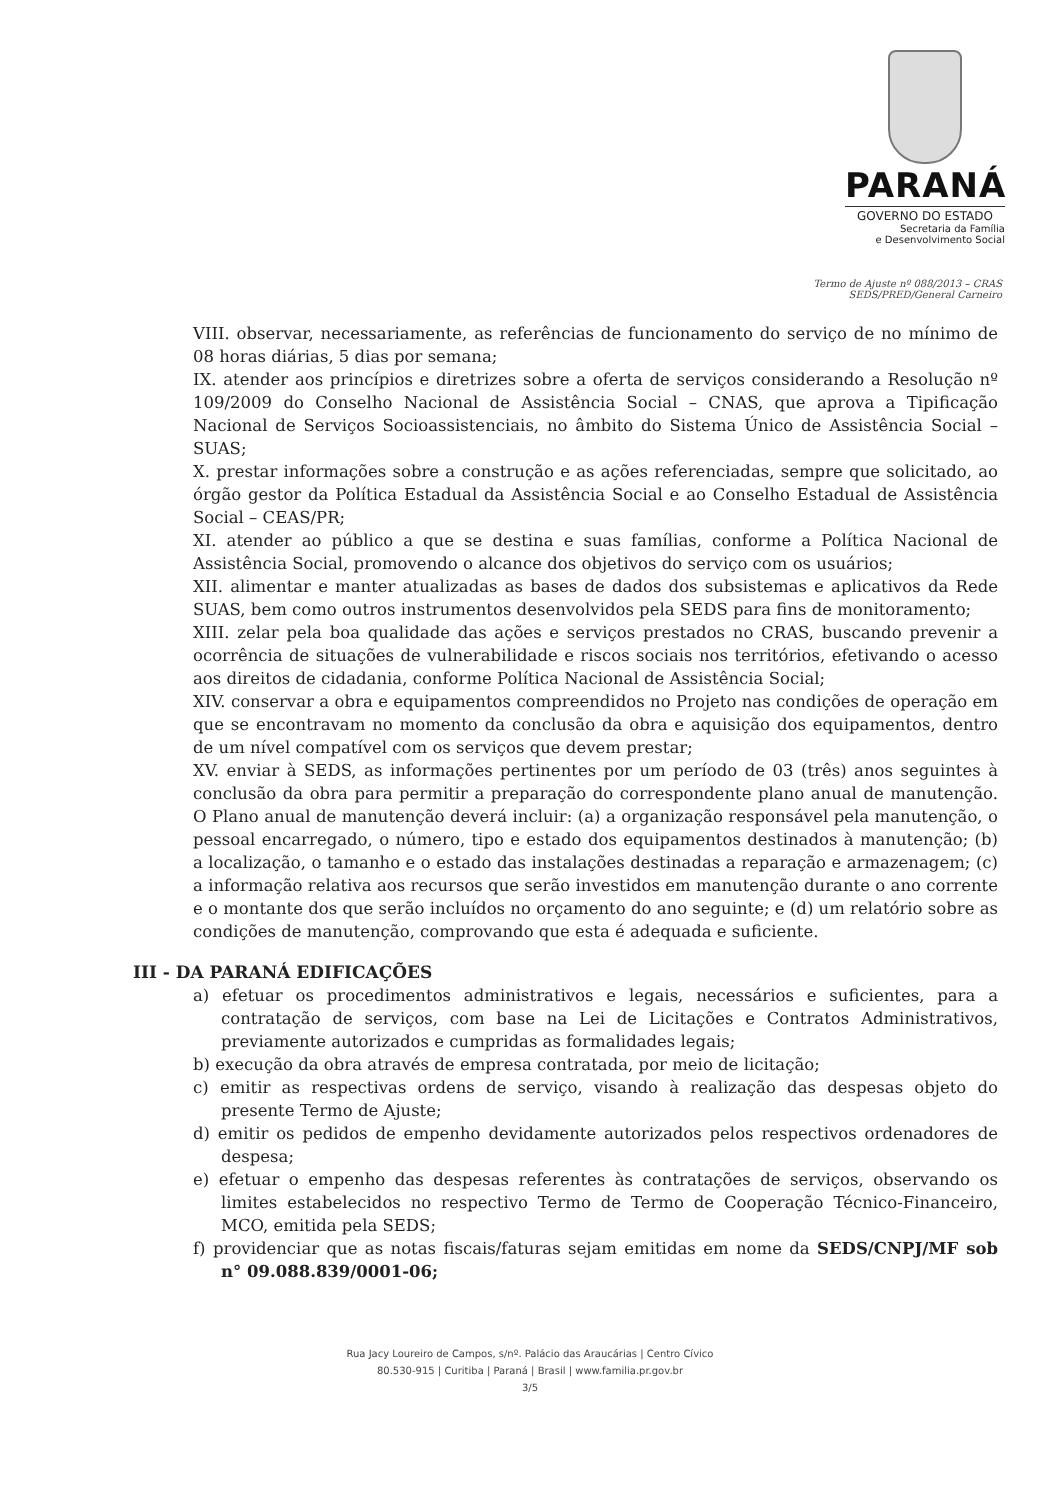PARANÁ
GOVERNO DO ESTADO
Secretaria da Família
e Desenvolvimento Social
Termo de Ajuste nº 088/2013 – CRAS
SEDS/PRED/General Carneiro
VIII. observar, necessariamente, as referências de funcionamento do serviço de no mínimo de 08 horas diárias, 5 dias por semana;
IX. atender aos princípios e diretrizes sobre a oferta de serviços considerando a Resolução nº 109/2009 do Conselho Nacional de Assistência Social – CNAS, que aprova a Tipificação Nacional de Serviços Socioassistenciais, no âmbito do Sistema Único de Assistência Social – SUAS;
X. prestar informações sobre a construção e as ações referenciadas, sempre que solicitado, ao órgão gestor da Política Estadual da Assistência Social e ao Conselho Estadual de Assistência Social – CEAS/PR;
XI. atender ao público a que se destina e suas famílias, conforme a Política Nacional de Assistência Social, promovendo o alcance dos objetivos do serviço com os usuários;
XII. alimentar e manter atualizadas as bases de dados dos subsistemas e aplicativos da Rede SUAS, bem como outros instrumentos desenvolvidos pela SEDS para fins de monitoramento;
XIII. zelar pela boa qualidade das ações e serviços prestados no CRAS, buscando prevenir a ocorrência de situações de vulnerabilidade e riscos sociais nos territórios, efetivando o acesso aos direitos de cidadania, conforme Política Nacional de Assistência Social;
XIV. conservar a obra e equipamentos compreendidos no Projeto nas condições de operação em que se encontravam no momento da conclusão da obra e aquisição dos equipamentos, dentro de um nível compatível com os serviços que devem prestar;
XV. enviar à SEDS, as informações pertinentes por um período de 03 (três) anos seguintes à conclusão da obra para permitir a preparação do correspondente plano anual de manutenção. O Plano anual de manutenção deverá incluir: (a) a organização responsável pela manutenção, o pessoal encarregado, o número, tipo e estado dos equipamentos destinados à manutenção; (b) a localização, o tamanho e o estado das instalações destinadas a reparação e armazenagem; (c) a informação relativa aos recursos que serão investidos em manutenção durante o ano corrente e o montante dos que serão incluídos no orçamento do ano seguinte; e (d) um relatório sobre as condições de manutenção, comprovando que esta é adequada e suficiente.
III - DA PARANÁ EDIFICAÇÕES
a) efetuar os procedimentos administrativos e legais, necessários e suficientes, para a contratação de serviços, com base na Lei de Licitações e Contratos Administrativos, previamente autorizados e cumpridas as formalidades legais;
b) execução da obra através de empresa contratada, por meio de licitação;
c) emitir as respectivas ordens de serviço, visando à realização das despesas objeto do presente Termo de Ajuste;
d) emitir os pedidos de empenho devidamente autorizados pelos respectivos ordenadores de despesa;
e) efetuar o empenho das despesas referentes às contratações de serviços, observando os limites estabelecidos no respectivo Termo de Termo de Cooperação Técnico-Financeiro, MCO, emitida pela SEDS;
f) providenciar que as notas fiscais/faturas sejam emitidas em nome da SEDS/CNPJ/MF sob n° 09.088.839/0001-06;
Rua Jacy Loureiro de Campos, s/nº. Palácio das Araucárias | Centro Cívico
80.530-915 | Curitiba | Paraná | Brasil | www.familia.pr.gov.br
3/5